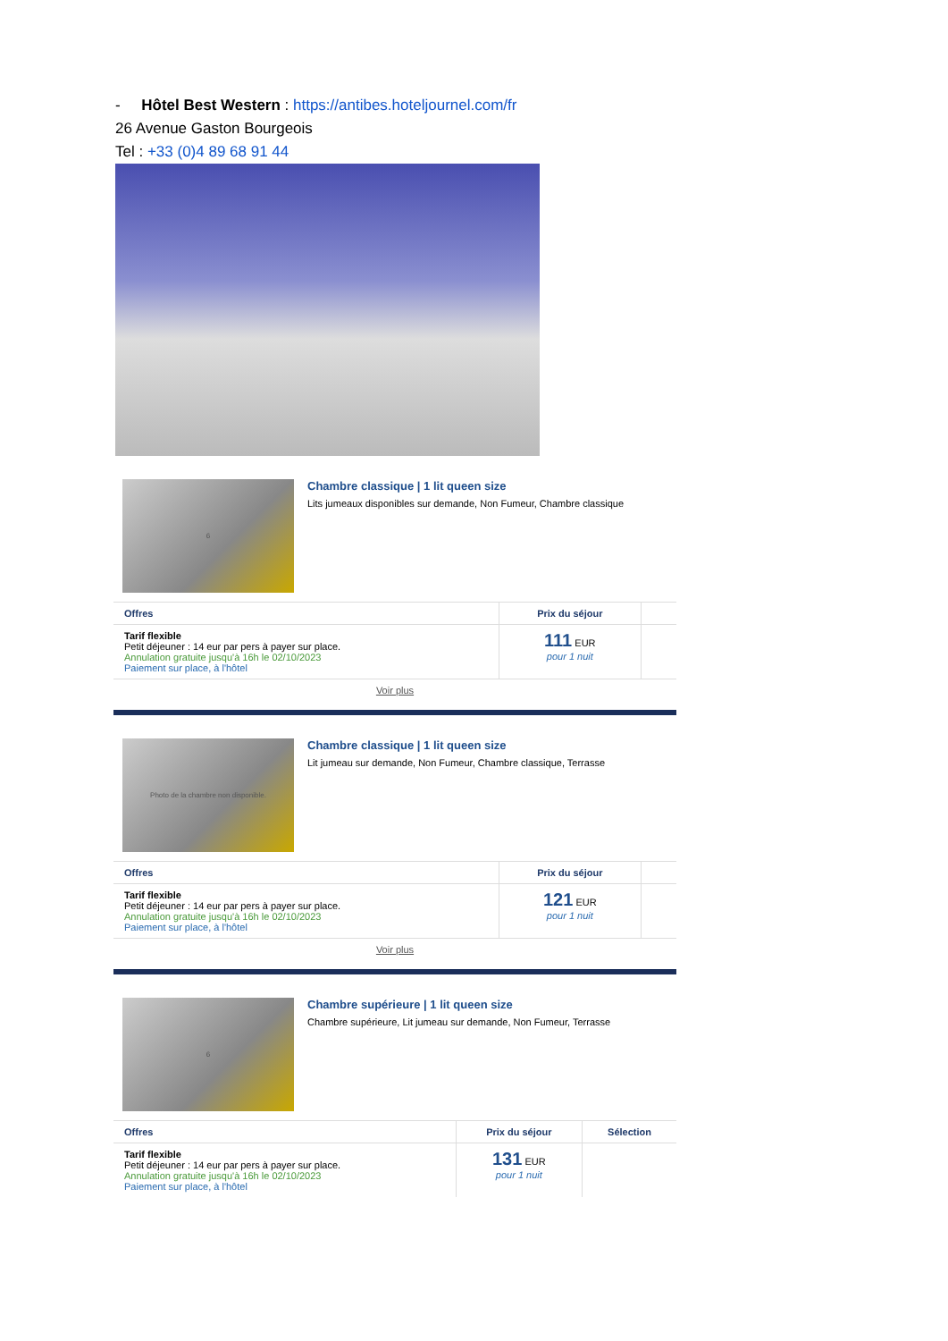- Hôtel Best Western : https://antibes.hoteljournel.com/fr
26 Avenue Gaston Bourgeois
Tel : +33 (0)4 89 68 91 44
6
Chambre classique | 1 lit queen size
Lits jumeaux disponibles sur demande, Non Fumeur, Chambre classique
| Offres | Prix du séjour | |
| --- | --- | --- |
| Tarif flexible Petit déjeuner : 14 eur par pers à payer sur place. Annulation gratuite jusqu'à 16h le 02/10/2023 Paiement sur place, à l'hôtel | 111 EUR pour 1 nuit | |
Voir plus
Photo de la chambre non disponible.
Chambre classique | 1 lit queen size
Lit jumeau sur demande, Non Fumeur, Chambre classique, Terrasse
| Offres | Prix du séjour | |
| --- | --- | --- |
| Tarif flexible Petit déjeuner : 14 eur par pers à payer sur place. Annulation gratuite jusqu'à 16h le 02/10/2023 Paiement sur place, à l'hôtel | 121 EUR pour 1 nuit | |
Voir plus
6
Chambre supérieure | 1 lit queen size
Chambre supérieure, Lit jumeau sur demande, Non Fumeur, Terrasse
| Offres | Prix du séjour | Sélection |
| --- | --- | --- |
| Tarif flexible Petit déjeuner : 14 eur par pers à payer sur place. Annulation gratuite jusqu'à 16h le 02/10/2023 Paiement sur place, à l'hôtel | 131 EUR pour 1 nuit | |